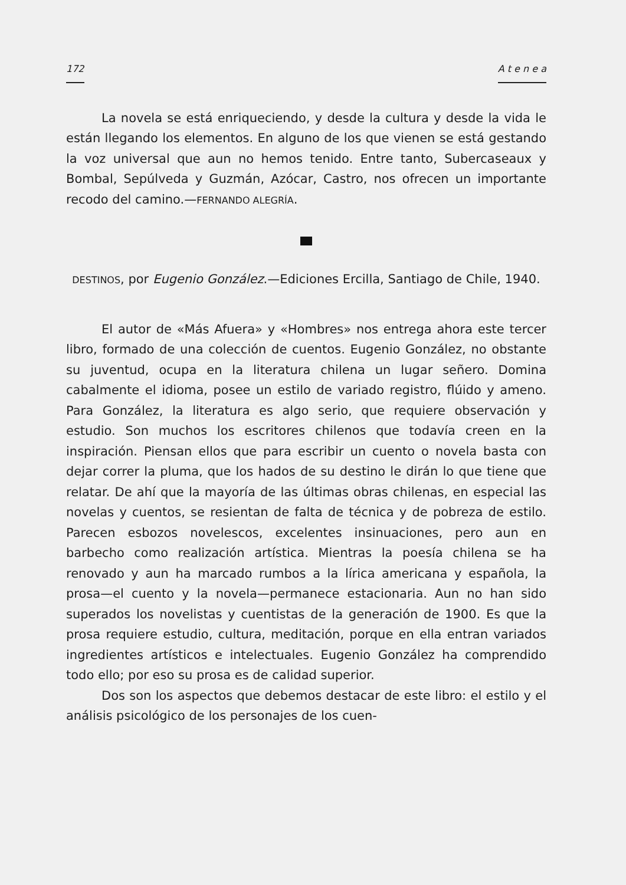172 A t e n e a
La novela se está enriqueciendo, y desde la cultura y desde la vida le están llegando los elementos. En alguno de los que vienen se está gestando la voz universal que aun no hemos tenido. Entre tanto, Subercaseaux y Bombal, Sepúlveda y Guzmán, Azócar, Castro, nos ofrecen un importante recodo del camino.—FERNANDO ALEGRÍA.
DESTINOS, por Eugenio González.—Ediciones Ercilla, Santiago de Chile, 1940.
El autor de «Más Afuera» y «Hombres» nos entrega ahora este tercer libro, formado de una colección de cuentos. Eugenio González, no obstante su juventud, ocupa en la literatura chilena un lugar señero. Domina cabalmente el idioma, posee un estilo de variado registro, flúido y ameno. Para González, la literatura es algo serio, que requiere observación y estudio. Son muchos los escritores chilenos que todavía creen en la inspiración. Piensan ellos que para escribir un cuento o novela basta con dejar correr la pluma, que los hados de su destino le dirán lo que tiene que relatar. De ahí que la mayoría de las últimas obras chilenas, en especial las novelas y cuentos, se resientan de falta de técnica y de pobreza de estilo. Parecen esbozos novelescos, excelentes insinuaciones, pero aun en barbecho como realización artística. Mientras la poesía chilena se ha renovado y aun ha marcado rumbos a la lírica americana y española, la prosa—el cuento y la novela—permanece estacionaria. Aun no han sido superados los novelistas y cuentistas de la generación de 1900. Es que la prosa requiere estudio, cultura, meditación, porque en ella entran variados ingredientes artísticos e intelectuales. Eugenio González ha comprendido todo ello; por eso su prosa es de calidad superior.
Dos son los aspectos que debemos destacar de este libro: el estilo y el análisis psicológico de los personajes de los cuen-